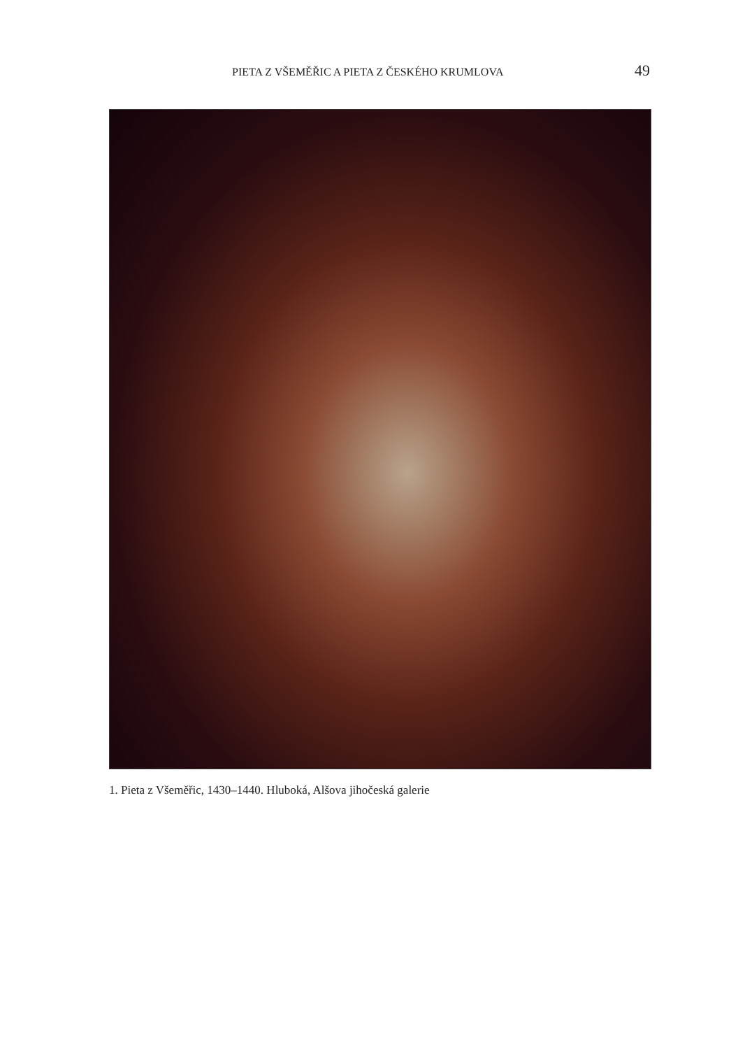PIETA Z VŠEMĚŘIC A PIETA Z ČESKÉHO KRUMLOVA 49
1. Pieta z Všeměřic, 1430–1440. Hluboká, Alšova jihočeská galerie